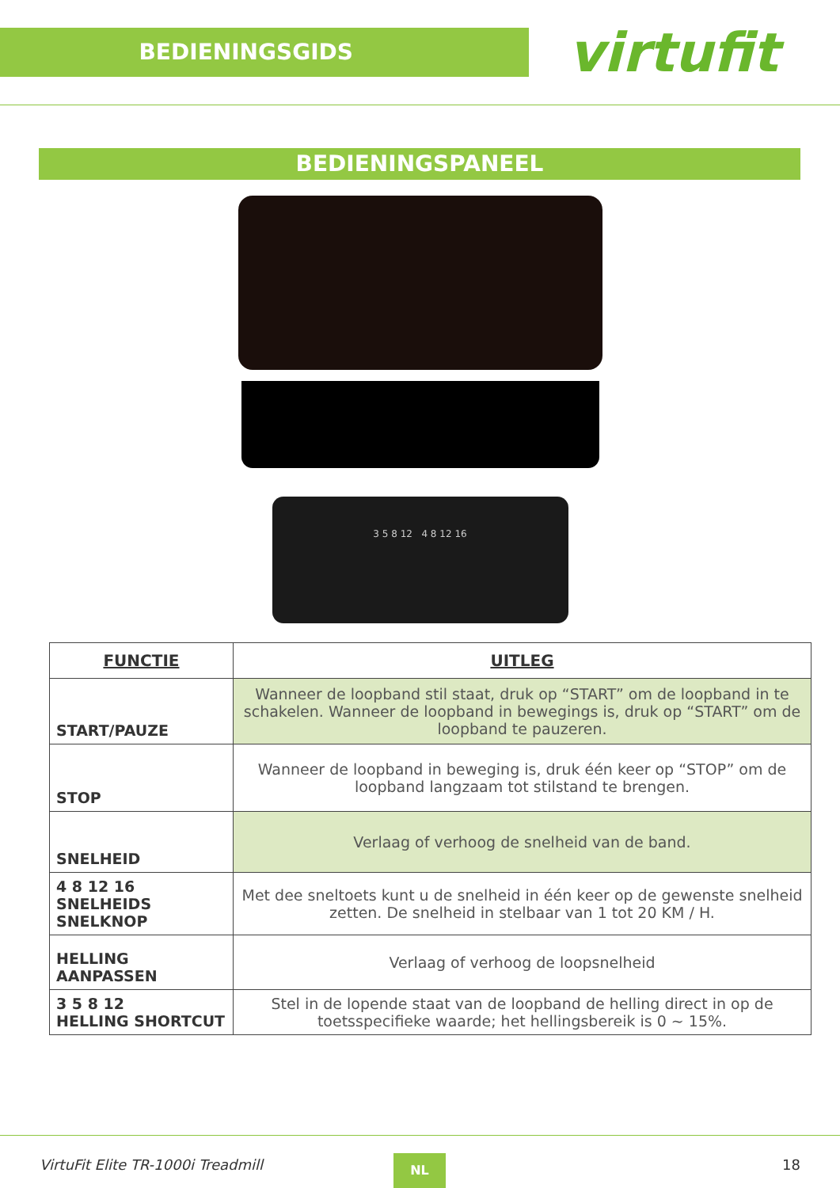BEDIENINGSGIDS
virtufit
BEDIENINGSPANEEL
3 5 8 12 4 8 12 16
| FUNCTIE | UITLEG |
| --- | --- |
| START/PAUZE | Wanneer de loopband stil staat, druk op “START” om de loopband in te schakelen. Wanneer de loopband in bewegings is, druk op “START” om de loopband te pauzeren. |
| STOP | Wanneer de loopband in beweging is, druk één keer op “STOP” om de loopband langzaam tot stilstand te brengen. |
| SNELHEID | Verlaag of verhoog de snelheid van de band. |
| 4 8 12 16 SNELHEIDS SNELKNOP | Met dee sneltoets kunt u de snelheid in één keer op de gewenste snelheid zetten. De snelheid in stelbaar van 1 tot 20 KM / H. |
| HELLING AANPASSEN | Verlaag of verhoog de loopsnelheid |
| 3 5 8 12 HELLING SHORTCUT | Stel in de lopende staat van de loopband de helling direct in op de toetsspecifieke waarde; het hellingsbereik is 0 ~ 15%. |
VirtuFit Elite TR-1000i Treadmill NL 18